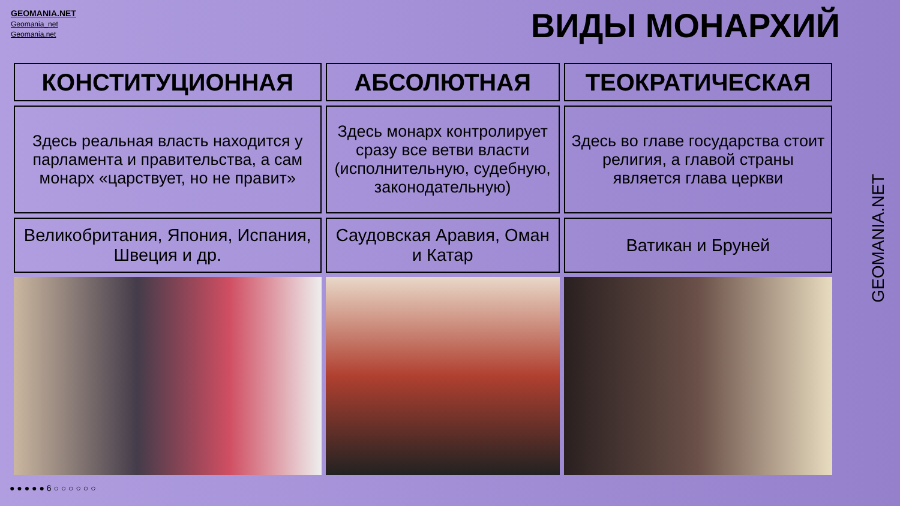GEOMANIA.NET
Geomania_net
Geomania.net
ВИДЫ МОНАРХИЙ
| КОНСТИТУЦИОННАЯ | АБСОЛЮТНАЯ | ТЕОКРАТИЧЕСКАЯ |
| --- | --- | --- |
| Здесь реальная власть находится у парламента и правительства, а сам монарх «царствует, но не правит» | Здесь монарх контролирует сразу все ветви власти (исполнительную, судебную, законодательную) | Здесь во главе государства стоит религия, а главой страны является глава церкви |
| Великобритания, Япония, Испания, Швеция и др. | Саудовская Аравия, Оман и Катар | Ватикан и Бруней |
● ● ● ● ● 6 ○ ○ ○ ○ ○ ○
GEOMANIA.NET